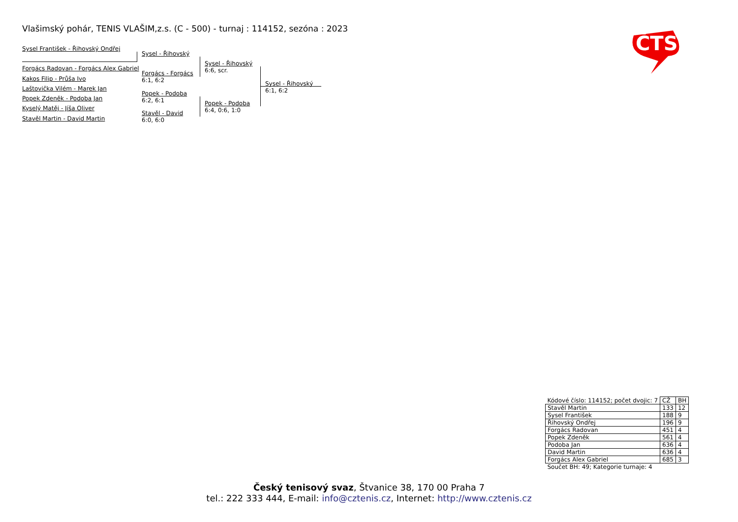Vlašimský pohár, TENIS VLAŠIM,z.s. (C - 500) - turnaj : 114152, sezóna : 2023
ČTS
Sysel František - Řihovský Ondřej
Forgács Radovan - Forgács Alex Gabriel
Kakos Filip - Průša Ivo
Laštovička Vilém - Marek Jan
Popek Zdeněk - Podoba Jan
Kyselý Matěj - Jíša Oliver
Stavěl Martin - David Martin
Sysel - Řihovský
Forgács - Forgács
6:1, 6:2
Popek - Podoba
6:2, 6:1
Stavěl - David
6:0, 6:0
Sysel - Řihovský
6:6, scr.
Popek - Podoba
6:4, 0:6, 1:0
Sysel - Řihovský
6:1, 6:2
| Kódové číslo: 114152; počet dvojic: 7 | CŽ | BH |
| Stavěl Martin | 133 | 12 |
| Sysel František | 188 | 9 |
| Řihovský Ondřej | 196 | 9 |
| Forgács Radovan | 451 | 4 |
| Popek Zdeněk | 561 | 4 |
| Podoba Jan | 636 | 4 |
| David Martin | 636 | 4 |
| Forgács Alex Gabriel | 685 | 3 |
| Součet BH: 49; Kategorie turnaje: 4 | | |
Český tenisový svaz, Štvanice 38, 170 00 Praha 7
tel.: 222 333 444, E-mail: info@cztenis.cz, Internet: http://www.cztenis.cz